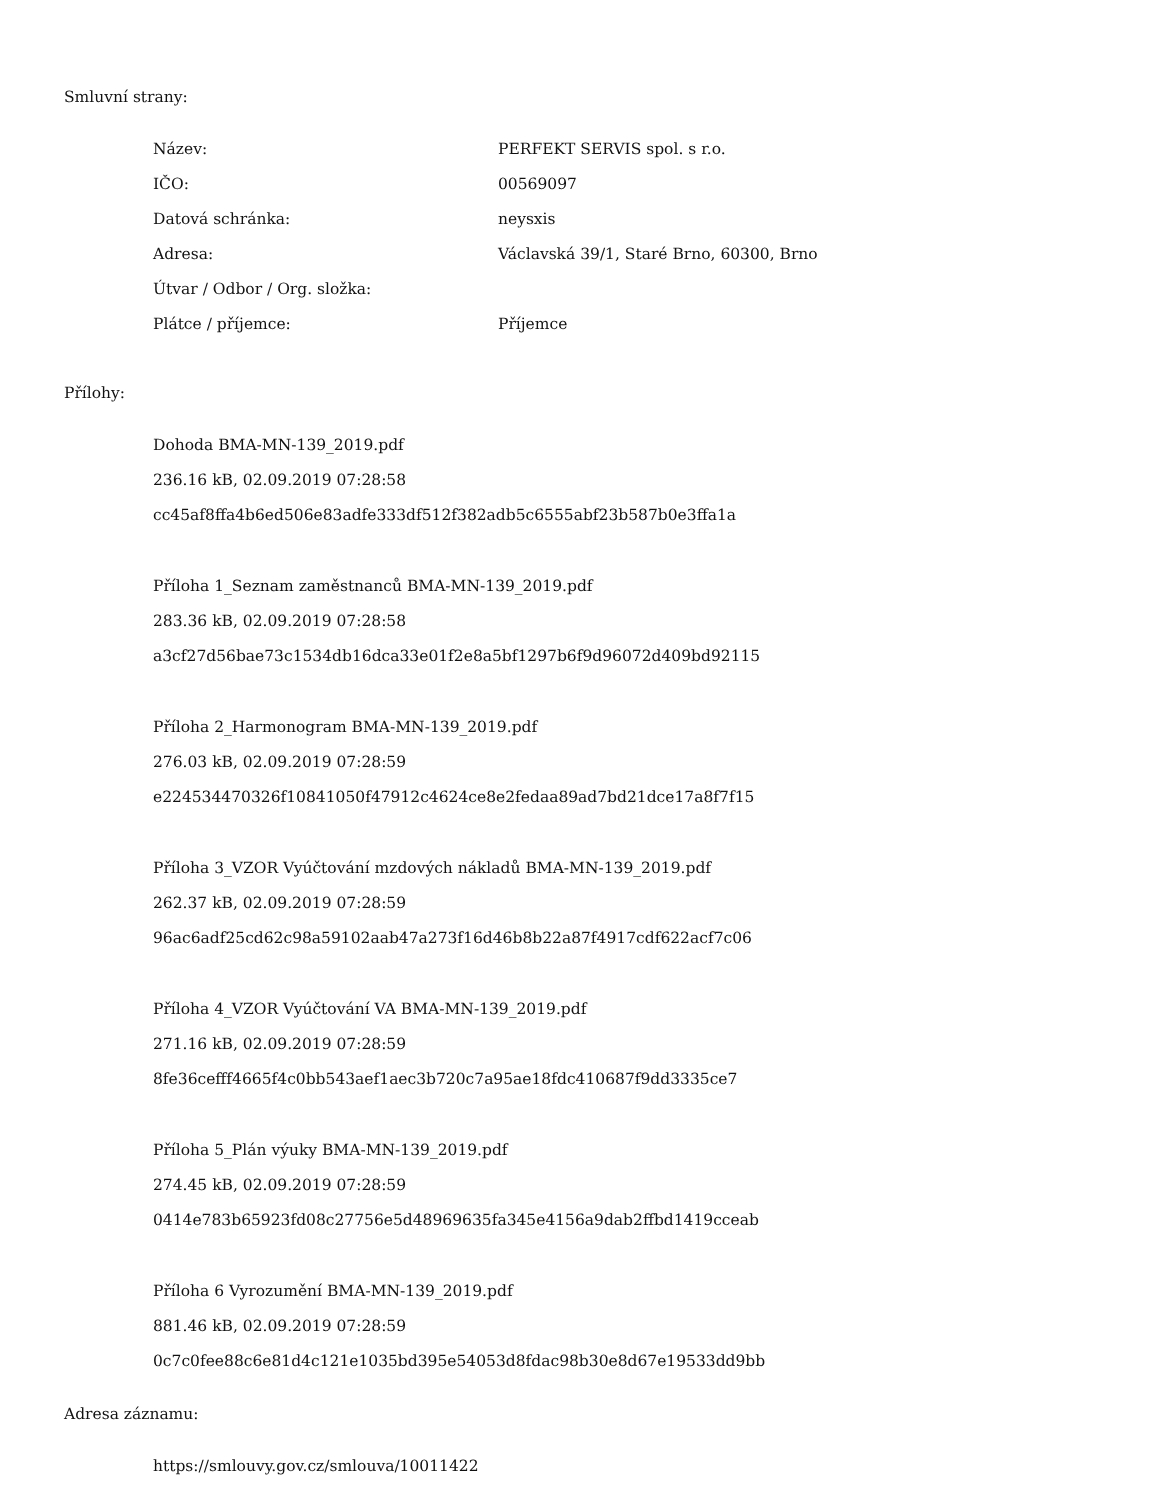Smluvní strany:
| Název: | PERFEKT SERVIS spol. s r.o. |
| IČO: | 00569097 |
| Datová schránka: | neysxis |
| Adresa: | Václavská 39/1, Staré Brno, 60300, Brno |
| Útvar / Odbor / Org. složka: | |
| Plátce / příjemce: | Příjemce |
Přílohy:
Dohoda BMA-MN-139_2019.pdf
236.16 kB, 02.09.2019 07:28:58
cc45af8ffa4b6ed506e83adfe333df512f382adb5c6555abf23b587b0e3ffa1a
Příloha 1_Seznam zaměstnanců BMA-MN-139_2019.pdf
283.36 kB, 02.09.2019 07:28:58
a3cf27d56bae73c1534db16dca33e01f2e8a5bf1297b6f9d96072d409bd92115
Příloha 2_Harmonogram BMA-MN-139_2019.pdf
276.03 kB, 02.09.2019 07:28:59
e224534470326f10841050f47912c4624ce8e2fedaa89ad7bd21dce17a8f7f15
Příloha 3_VZOR Vyúčtování mzdových nákladů BMA-MN-139_2019.pdf
262.37 kB, 02.09.2019 07:28:59
96ac6adf25cd62c98a59102aab47a273f16d46b8b22a87f4917cdf622acf7c06
Příloha 4_VZOR Vyúčtování VA BMA-MN-139_2019.pdf
271.16 kB, 02.09.2019 07:28:59
8fe36cefff4665f4c0bb543aef1aec3b720c7a95ae18fdc410687f9dd3335ce7
Příloha 5_Plán výuky BMA-MN-139_2019.pdf
274.45 kB, 02.09.2019 07:28:59
0414e783b65923fd08c27756e5d48969635fa345e4156a9dab2ffbd1419cceab
Příloha 6 Vyrozumění BMA-MN-139_2019.pdf
881.46 kB, 02.09.2019 07:28:59
0c7c0fee88c6e81d4c121e1035bd395e54053d8fdac98b30e8d67e19533dd9bb
Adresa záznamu:
https://smlouvy.gov.cz/smlouva/10011422